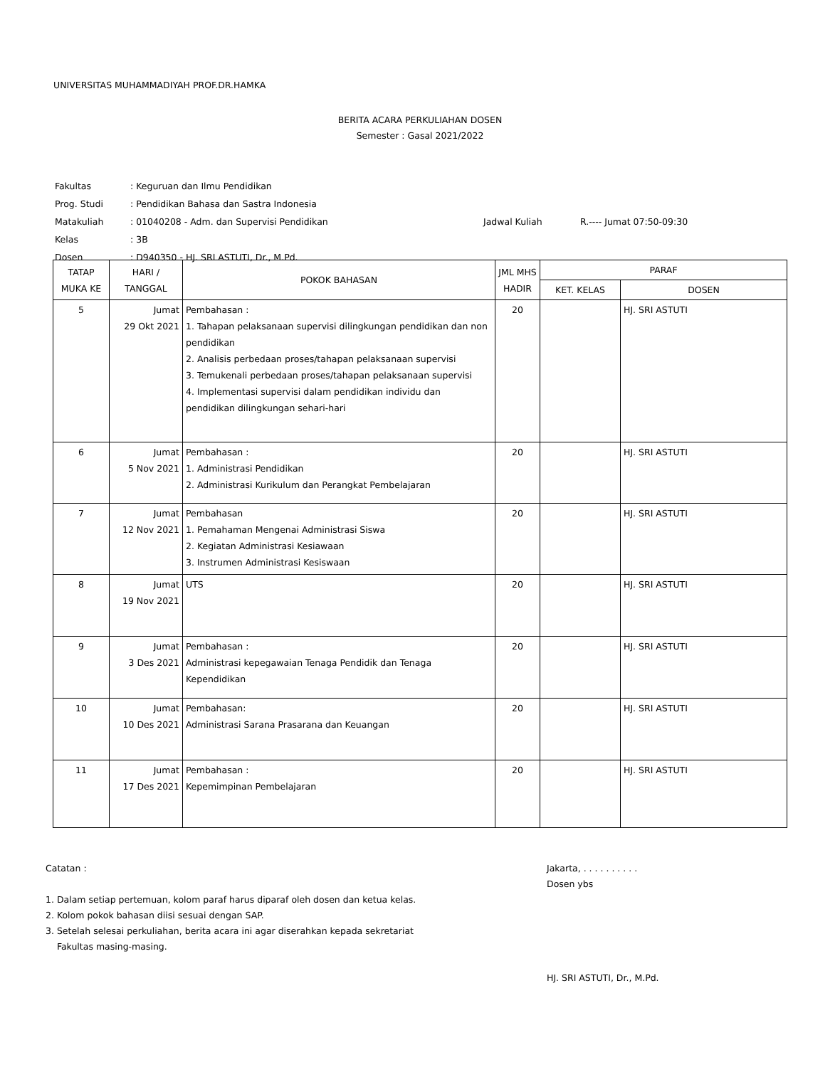UNIVERSITAS MUHAMMADIYAH PROF.DR.HAMKA
BERITA ACARA PERKULIAHAN DOSEN
Semester : Gasal 2021/2022
| Fakultas | : Keguruan dan Ilmu Pendidikan | | |
| Prog. Studi | : Pendidikan Bahasa dan Sastra Indonesia | | |
| Matakuliah | : 01040208 - Adm. dan Supervisi Pendidikan | Jadwal Kuliah | R.---- Jumat 07:50-09:30 |
| Kelas | : 3B | | |
| Dosen | : D940350 - HJ. SRI ASTUTI, Dr., M.Pd. | | |
| TATAP MUKA KE | HARI / TANGGAL | POKOK BAHASAN | JML MHS HADIR | PARAF | |
| --- | --- | --- | --- | --- | --- |
| | | | | KET. KELAS | DOSEN |
| 5 | Jumat 29 Okt 2021 | Pembahasan : 1. Tahapan pelaksanaan supervisi dilingkungan pendidikan dan non pendidikan 2. Analisis perbedaan proses/tahapan pelaksanaan supervisi 3. Temukenali perbedaan proses/tahapan pelaksanaan supervisi 4. Implementasi supervisi dalam pendidikan individu dan pendidikan dilingkungan sehari-hari | 20 | | HJ. SRI ASTUTI |
| 6 | Jumat 5 Nov 2021 | Pembahasan : 1. Administrasi Pendidikan 2. Administrasi Kurikulum dan Perangkat Pembelajaran | 20 | | HJ. SRI ASTUTI |
| 7 | Jumat 12 Nov 2021 | Pembahasan 1. Pemahaman Mengenai Administrasi Siswa 2. Kegiatan Administrasi Kesiawaan 3. Instrumen Administrasi Kesiswaan | 20 | | HJ. SRI ASTUTI |
| 8 | Jumat 19 Nov 2021 | UTS | 20 | | HJ. SRI ASTUTI |
| 9 | Jumat 3 Des 2021 | Pembahasan : Administrasi kepegawaian Tenaga Pendidik dan Tenaga Kependidikan | 20 | | HJ. SRI ASTUTI |
| 10 | Jumat 10 Des 2021 | Pembahasan: Administrasi Sarana Prasarana dan Keuangan | 20 | | HJ. SRI ASTUTI |
| 11 | Jumat 17 Des 2021 | Pembahasan : Kepemimpinan Pembelajaran | 20 | | HJ. SRI ASTUTI |
Catatan :
1. Dalam setiap pertemuan, kolom paraf harus diparaf oleh dosen dan ketua kelas.
2. Kolom pokok bahasan diisi sesuai dengan SAP.
3. Setelah selesai perkuliahan, berita acara ini agar diserahkan kepada sekretariat
Fakultas masing-masing.
Jakarta, . . . . . . . . . .
Dosen ybs
HJ. SRI ASTUTI, Dr., M.Pd.